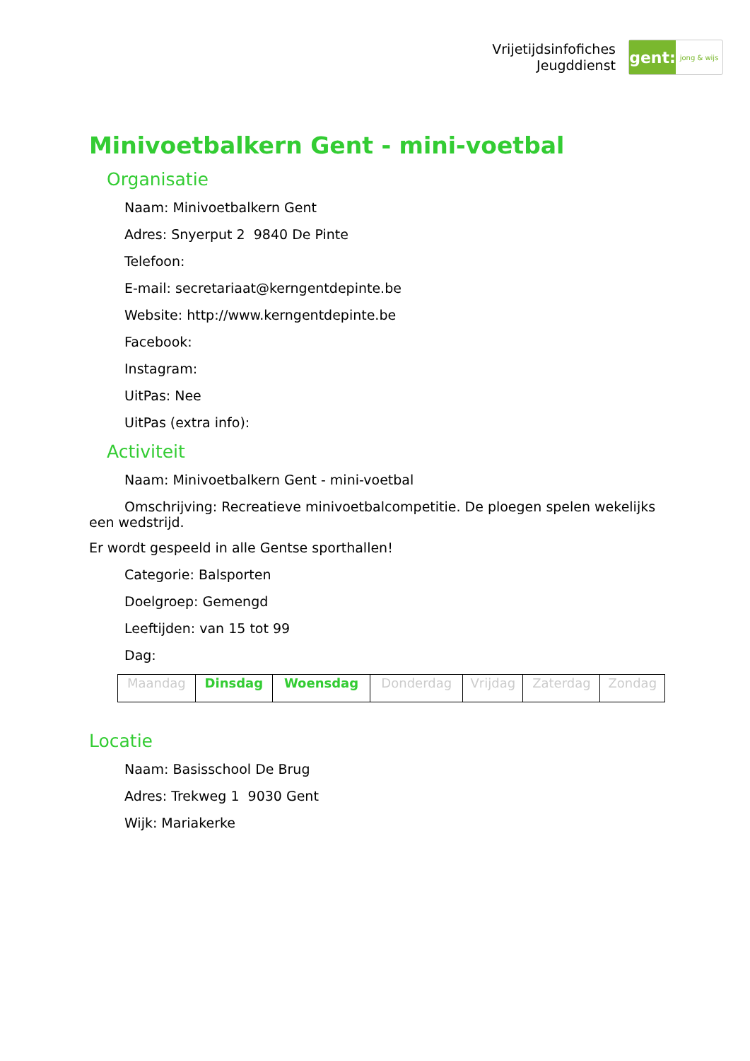Vrijetijdsinfofiches
Jeugddienst
gent:
jong & wijs
Minivoetbalkern Gent - mini-voetbal
Organisatie
Naam: Minivoetbalkern Gent
Adres: Snyerput 2 9840 De Pinte
Telefoon:
E-mail: secretariaat@kerngentdepinte.be
Website: http://www.kerngentdepinte.be
Facebook:
Instagram:
UitPas: Nee
UitPas (extra info):
Activiteit
Naam: Minivoetbalkern Gent - mini-voetbal
Omschrijving: Recreatieve minivoetbalcompetitie. De ploegen spelen wekelijks een wedstrijd.
Er wordt gespeeld in alle Gentse sporthallen!
Categorie: Balsporten
Doelgroep: Gemengd
Leeftijden: van 15 tot 99
Dag:
| Maandag | Dinsdag | Woensdag | Donderdag | Vrijdag | Zaterdag | Zondag |
Locatie
Naam: Basisschool De Brug
Adres: Trekweg 1 9030 Gent
Wijk: Mariakerke